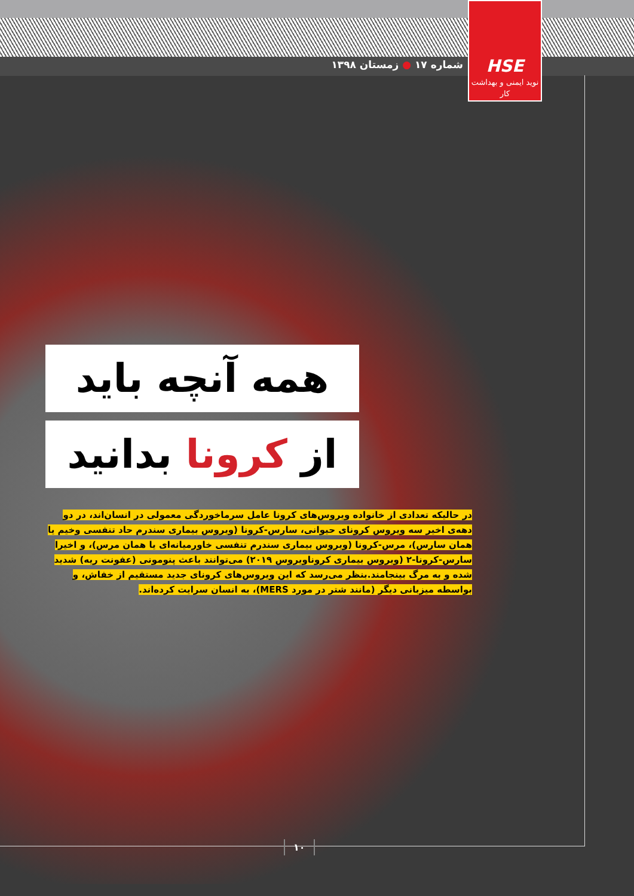شماره ۱۷ ● زمستان ۱۳۹۸
HSE
نوید ایمنی و بهداشت کار
همه آنچه باید
از کرونا بدانید
در حالیکه تعدادی از خانواده ویروس‌های کرونا عامل سرماخوردگی معمولی در انسان‌اند، در دو دهه‌ی اخیر سه ویروس کرونای حیوانی، سارس-کرونا (ویروس بیماری سندرم حاد تنفسی وخیم یا همان سارس)، مرس-کرونا (ویروس بیماری سندرم تنفسی خاورمیانه‌ای یا همان مرس)، و اخیرا سارس-کرونا-۲ (ویروس بیماری کروناویروس ۲۰۱۹) می‌توانند باعث پنومونی (عفونت ریه) شدید شده و به مرگ بینجامند.بنظر می‌رسد که این ویروس‌های کرونای جدید مستقیم از خفاش، و بواسطه میزبانی دیگر (مانند شتر در مورد MERS)، به انسان سرایت کرده‌اند.
۱۰